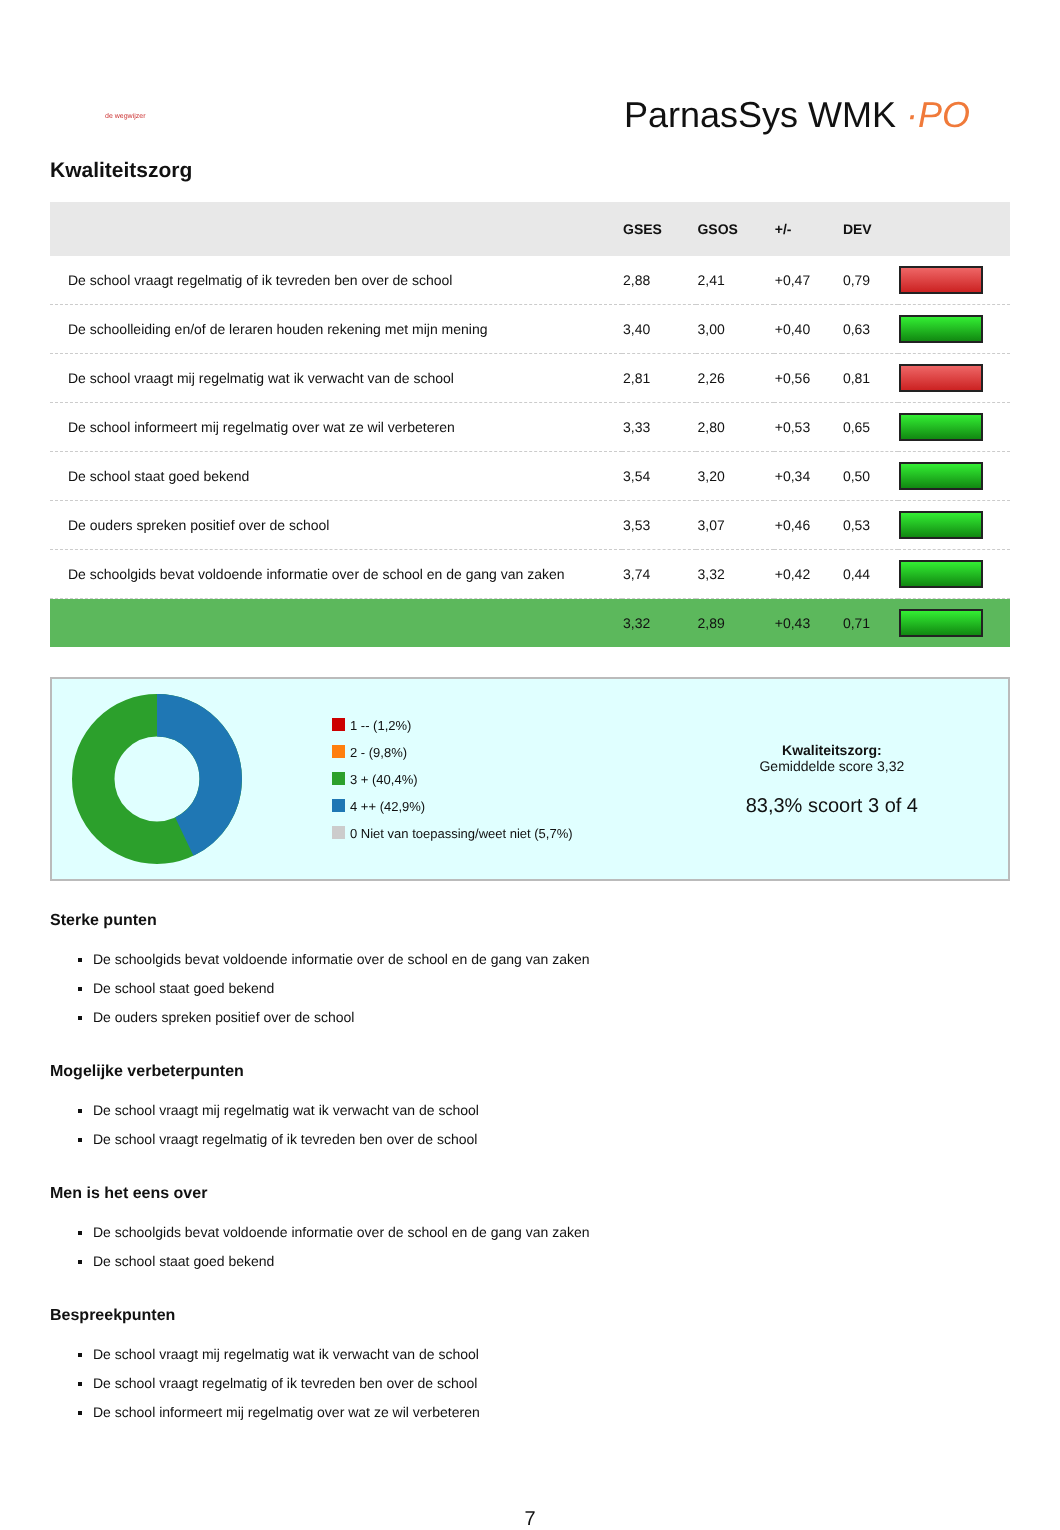de wegwijzer
ParnasSys WMK ·PO
Kwaliteitszorg
| | GSES | GSOS | +/- | DEV | |
| --- | --- | --- | --- | --- | --- |
| De school vraagt regelmatig of ik tevreden ben over de school | 2,88 | 2,41 | +0,47 | 0,79 | |
| De schoolleiding en/of de leraren houden rekening met mijn mening | 3,40 | 3,00 | +0,40 | 0,63 | |
| De school vraagt mij regelmatig wat ik verwacht van de school | 2,81 | 2,26 | +0,56 | 0,81 | |
| De school informeert mij regelmatig over wat ze wil verbeteren | 3,33 | 2,80 | +0,53 | 0,65 | |
| De school staat goed bekend | 3,54 | 3,20 | +0,34 | 0,50 | |
| De ouders spreken positief over de school | 3,53 | 3,07 | +0,46 | 0,53 | |
| De schoolgids bevat voldoende informatie over de school en de gang van zaken | 3,74 | 3,32 | +0,42 | 0,44 | |
| | 3,32 | 2,89 | +0,43 | 0,71 | |
1 -- (1,2%)
2 - (9,8%)
3 + (40,4%)
4 ++ (42,9%)
0 Niet van toepassing/weet niet (5,7%)
Kwaliteitszorg:
Gemiddelde score 3,32
83,3% scoort 3 of 4
Sterke punten
De schoolgids bevat voldoende informatie over de school en de gang van zaken
De school staat goed bekend
De ouders spreken positief over de school
Mogelijke verbeterpunten
De school vraagt mij regelmatig wat ik verwacht van de school
De school vraagt regelmatig of ik tevreden ben over de school
Men is het eens over
De schoolgids bevat voldoende informatie over de school en de gang van zaken
De school staat goed bekend
Bespreekpunten
De school vraagt mij regelmatig wat ik verwacht van de school
De school vraagt regelmatig of ik tevreden ben over de school
De school informeert mij regelmatig over wat ze wil verbeteren
7